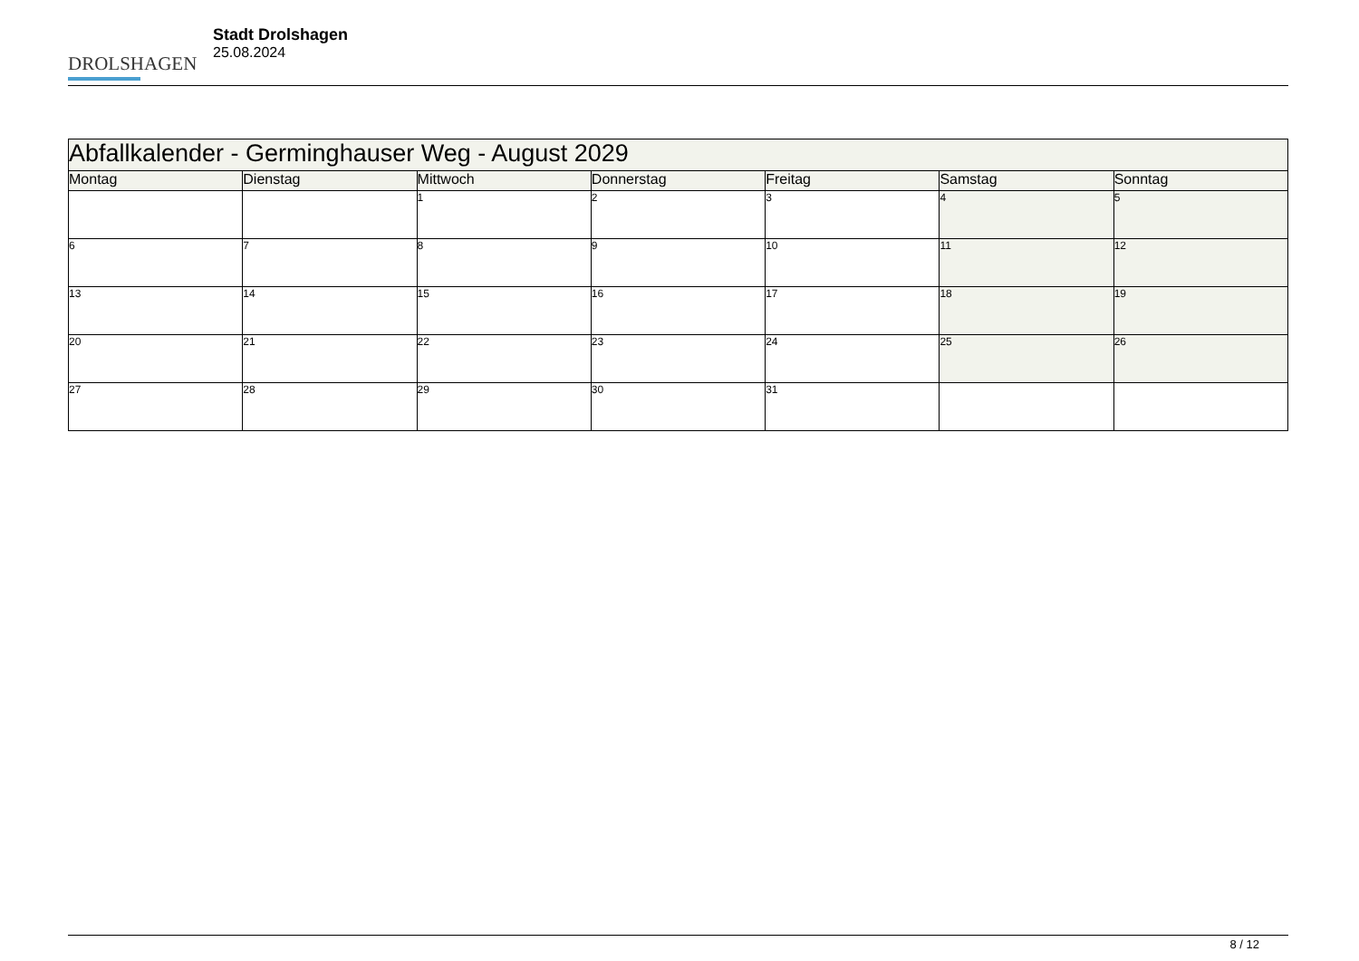DROLSHAGEN
Stadt Drolshagen
25.08.2024
| Abfallkalender - Germinghauser Weg - August 2029 | | | | | | |
| --- | --- | --- | --- | --- | --- | --- |
| Montag | Dienstag | Mittwoch | Donnerstag | Freitag | Samstag | Sonntag |
| | | 1 | 2 | 3 | 4 | 5 |
| 6 | 7 | 8 | 9 | 10 | 11 | 12 |
| 13 | 14 | 15 | 16 | 17 | 18 | 19 |
| 20 | 21 | 22 | 23 | 24 | 25 | 26 |
| 27 | 28 | 29 | 30 | 31 | | |
8 / 12